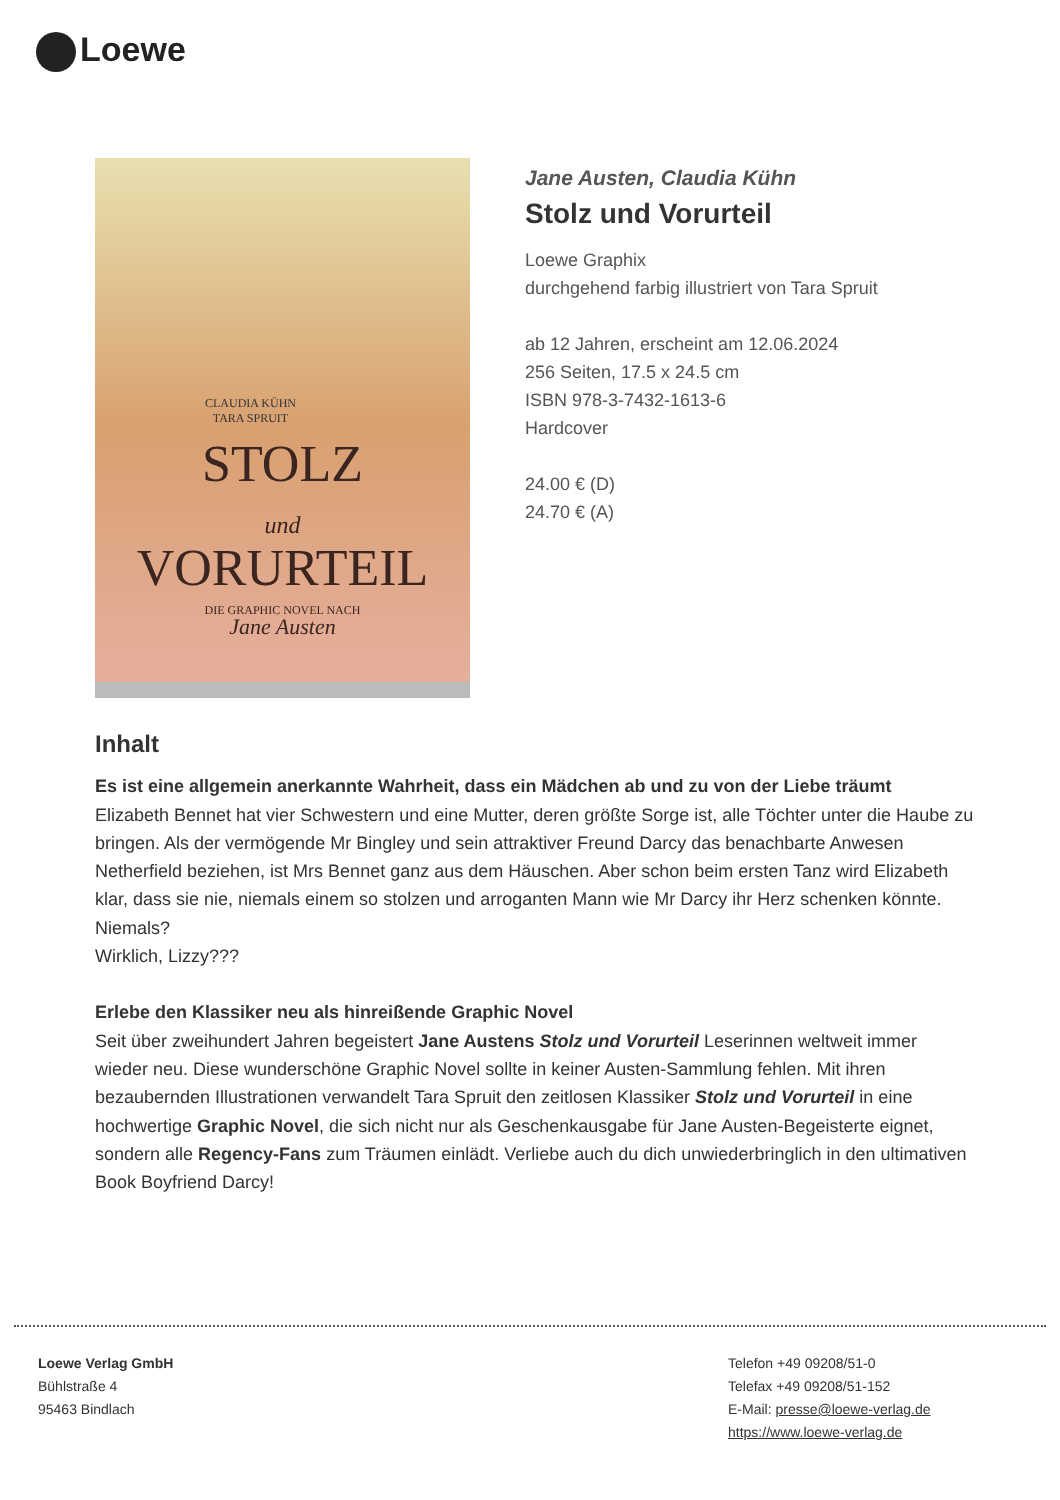Loewe
CLAUDIA KÜHN
TARA SPRUIT
STOLZ
und
VORURTEIL
DIE GRAPHIC NOVEL NACH
Jane Austen
Jane Austen, Claudia Kühn
Stolz und Vorurteil
Loewe Graphix
durchgehend farbig illustriert von Tara Spruit
ab 12 Jahren, erscheint am 12.06.2024
256 Seiten, 17.5 x 24.5 cm
ISBN 978-3-7432-1613-6
Hardcover
24.00 € (D)
24.70 € (A)
Inhalt
Es ist eine allgemein anerkannte Wahrheit, dass ein Mädchen ab und zu von der Liebe träumt
Elizabeth Bennet hat vier Schwestern und eine Mutter, deren größte Sorge ist, alle Töchter unter die Haube zu bringen. Als der vermögende Mr Bingley und sein attraktiver Freund Darcy das benachbarte Anwesen Netherfield beziehen, ist Mrs Bennet ganz aus dem Häuschen. Aber schon beim ersten Tanz wird Elizabeth klar, dass sie nie, niemals einem so stolzen und arroganten Mann wie Mr Darcy ihr Herz schenken könnte. Niemals?
Wirklich, Lizzy???
Erlebe den Klassiker neu als hinreißende Graphic Novel
Seit über zweihundert Jahren begeistert Jane Austens Stolz und Vorurteil Leserinnen weltweit immer wieder neu. Diese wunderschöne Graphic Novel sollte in keiner Austen-Sammlung fehlen. Mit ihren bezaubernden Illustrationen verwandelt Tara Spruit den zeitlosen Klassiker Stolz und Vorurteil in eine hochwertige Graphic Novel, die sich nicht nur als Geschenkausgabe für Jane Austen-Begeisterte eignet, sondern alle Regency-Fans zum Träumen einlädt. Verliebe auch du dich unwiederbringlich in den ultimativen Book Boyfriend Darcy!
Loewe Verlag GmbH
Bühlstraße 4
95463 Bindlach
Telefon +49 09208/51-0
Telefax +49 09208/51-152
E-Mail: presse@loewe-verlag.de
https://www.loewe-verlag.de